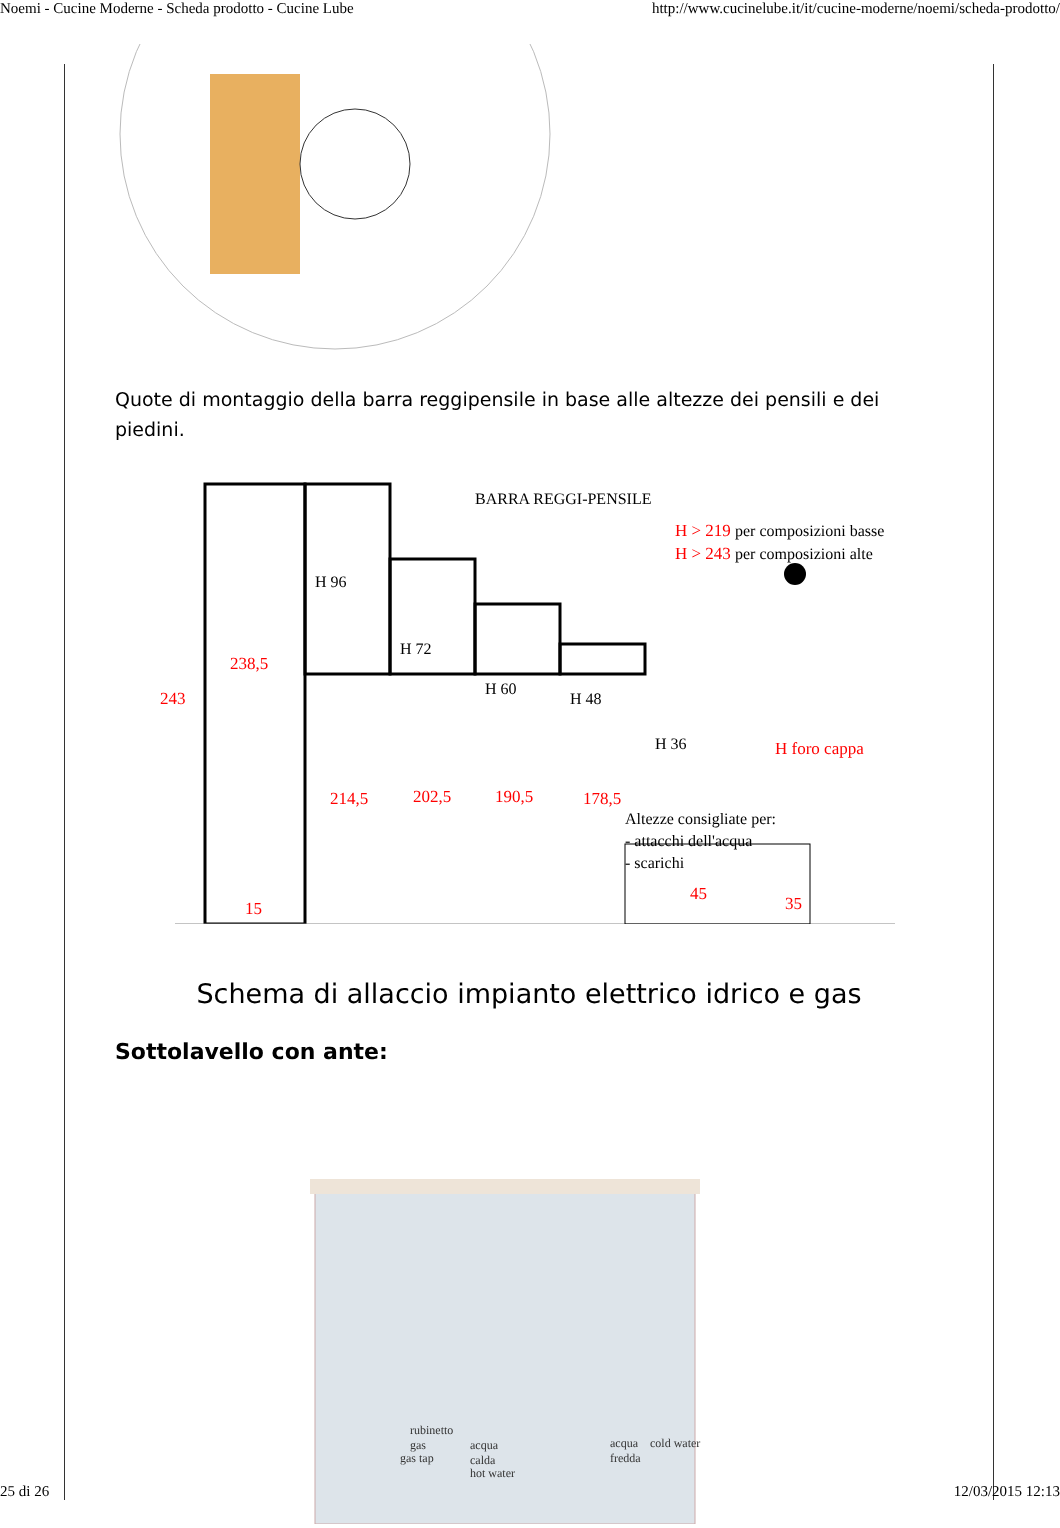Noemi - Cucine Moderne - Scheda prodotto - Cucine Lube http://www.cucinelube.it/it/cucine-moderne/noemi/scheda-prodotto/
Quote di montaggio della barra reggipensile in base alle altezze dei pensili e dei piedini.
243
238,5
15
214,5
202,5
190,5
178,5
H foro cappa
H > 219
H > 243
45
35
H 96
H 72
H 60
H 48
H 36
BARRA REGGI-PENSILE
per composizioni basse
per composizioni alte
Altezze consigliate per:
- attacchi dell'acqua
- scarichi
Schema di allaccio impianto elettrico idrico e gas
Sottolavello con ante:
rubinetto
gas
gas tap
acqua
calda
hot water
acqua
cold water
fredda
25 di 26 12/03/2015 12:13